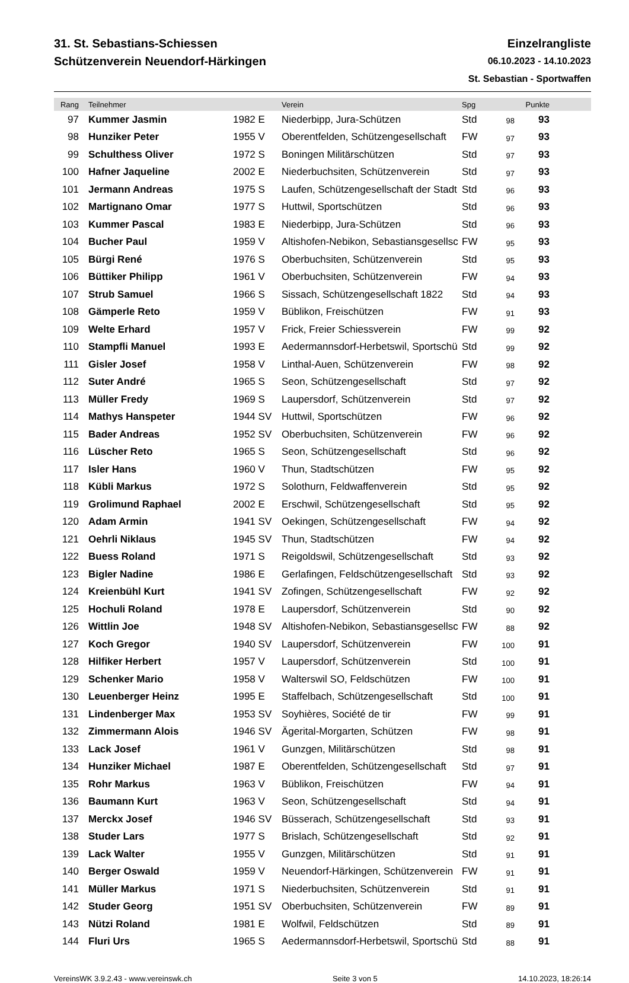31. St. Sebastians-Schiessen
Schützenverein Neuendorf-Härkingen
Einzelrangliste
06.10.2023 - 14.10.2023
St. Sebastian - Sportwaffen
| Rang | Teilnehmer | | Verein | Spg | | Punkte | |
| --- | --- | --- | --- | --- | --- | --- | --- |
| 97 | Kummer Jasmin | 1982 E | Niederbipp, Jura-Schützen | Std | 98 | 93 | |
| 98 | Hunziker Peter | 1955 V | Oberentfelden, Schützengesellschaft | FW | 97 | 93 | |
| 99 | Schulthess Oliver | 1972 S | Boningen Militärschützen | Std | 97 | 93 | |
| 100 | Hafner Jaqueline | 2002 E | Niederbuchsiten, Schützenverein | Std | 97 | 93 | |
| 101 | Jermann Andreas | 1975 S | Laufen, Schützengesellschaft der Stadt | Std | 96 | 93 | |
| 102 | Martignano Omar | 1977 S | Huttwil, Sportschützen | Std | 96 | 93 | |
| 103 | Kummer Pascal | 1983 E | Niederbipp, Jura-Schützen | Std | 96 | 93 | |
| 104 | Bucher Paul | 1959 V | Altishofen-Nebikon, Sebastiansgesellsc | FW | 95 | 93 | |
| 105 | Bürgi René | 1976 S | Oberbuchsiten, Schützenverein | Std | 95 | 93 | |
| 106 | Büttiker Philipp | 1961 V | Oberbuchsiten, Schützenverein | FW | 94 | 93 | |
| 107 | Strub Samuel | 1966 S | Sissach, Schützengesellschaft 1822 | Std | 94 | 93 | |
| 108 | Gämperle Reto | 1959 V | Büblikon, Freischützen | FW | 91 | 93 | |
| 109 | Welte Erhard | 1957 V | Frick, Freier Schiessverein | FW | 99 | 92 | |
| 110 | Stampfli Manuel | 1993 E | Aedermannsdorf-Herbetswil, Sportschü | Std | 99 | 92 | |
| 111 | Gisler Josef | 1958 V | Linthal-Auen, Schützenverein | FW | 98 | 92 | |
| 112 | Suter André | 1965 S | Seon, Schützengesellschaft | Std | 97 | 92 | |
| 113 | Müller Fredy | 1969 S | Laupersdorf, Schützenverein | Std | 97 | 92 | |
| 114 | Mathys Hanspeter | 1944 SV | Huttwil, Sportschützen | FW | 96 | 92 | |
| 115 | Bader Andreas | 1952 SV | Oberbuchsiten, Schützenverein | FW | 96 | 92 | |
| 116 | Lüscher Reto | 1965 S | Seon, Schützengesellschaft | Std | 96 | 92 | |
| 117 | Isler Hans | 1960 V | Thun, Stadtschützen | FW | 95 | 92 | |
| 118 | Kübli Markus | 1972 S | Solothurn, Feldwaffenverein | Std | 95 | 92 | |
| 119 | Grolimund Raphael | 2002 E | Erschwil, Schützengesellschaft | Std | 95 | 92 | |
| 120 | Adam Armin | 1941 SV | Oekingen, Schützengesellschaft | FW | 94 | 92 | |
| 121 | Oehrli Niklaus | 1945 SV | Thun, Stadtschützen | FW | 94 | 92 | |
| 122 | Buess Roland | 1971 S | Reigoldswil, Schützengesellschaft | Std | 93 | 92 | |
| 123 | Bigler Nadine | 1986 E | Gerlafingen, Feldschützengesellschaft | Std | 93 | 92 | |
| 124 | Kreienbühl Kurt | 1941 SV | Zofingen, Schützengesellschaft | FW | 92 | 92 | |
| 125 | Hochuli Roland | 1978 E | Laupersdorf, Schützenverein | Std | 90 | 92 | |
| 126 | Wittlin Joe | 1948 SV | Altishofen-Nebikon, Sebastiansgesellsc | FW | 88 | 92 | |
| 127 | Koch Gregor | 1940 SV | Laupersdorf, Schützenverein | FW | 100 | 91 | |
| 128 | Hilfiker Herbert | 1957 V | Laupersdorf, Schützenverein | Std | 100 | 91 | |
| 129 | Schenker Mario | 1958 V | Walterswil SO, Feldschützen | FW | 100 | 91 | |
| 130 | Leuenberger Heinz | 1995 E | Staffelbach, Schützengesellschaft | Std | 100 | 91 | |
| 131 | Lindenberger Max | 1953 SV | Soyhières, Société de tir | FW | 99 | 91 | |
| 132 | Zimmermann Alois | 1946 SV | Ägerital-Morgarten, Schützen | FW | 98 | 91 | |
| 133 | Lack Josef | 1961 V | Gunzgen, Militärschützen | Std | 98 | 91 | |
| 134 | Hunziker Michael | 1987 E | Oberentfelden, Schützengesellschaft | Std | 97 | 91 | |
| 135 | Rohr Markus | 1963 V | Büblikon, Freischützen | FW | 94 | 91 | |
| 136 | Baumann Kurt | 1963 V | Seon, Schützengesellschaft | Std | 94 | 91 | |
| 137 | Merckx Josef | 1946 SV | Büsserach, Schützengesellschaft | Std | 93 | 91 | |
| 138 | Studer Lars | 1977 S | Brislach, Schützengesellschaft | Std | 92 | 91 | |
| 139 | Lack Walter | 1955 V | Gunzgen, Militärschützen | Std | 91 | 91 | |
| 140 | Berger Oswald | 1959 V | Neuendorf-Härkingen, Schützenverein | FW | 91 | 91 | |
| 141 | Müller Markus | 1971 S | Niederbuchsiten, Schützenverein | Std | 91 | 91 | |
| 142 | Studer Georg | 1951 SV | Oberbuchsiten, Schützenverein | FW | 89 | 91 | |
| 143 | Nützi Roland | 1981 E | Wolfwil, Feldschützen | Std | 89 | 91 | |
| 144 | Fluri Urs | 1965 S | Aedermannsdorf-Herbetswil, Sportschü | Std | 88 | 91 | |
VereinsWK 3.9.2.43 - www.vereinswk.ch Seite 3 von 5 14.10.2023, 18:26:14